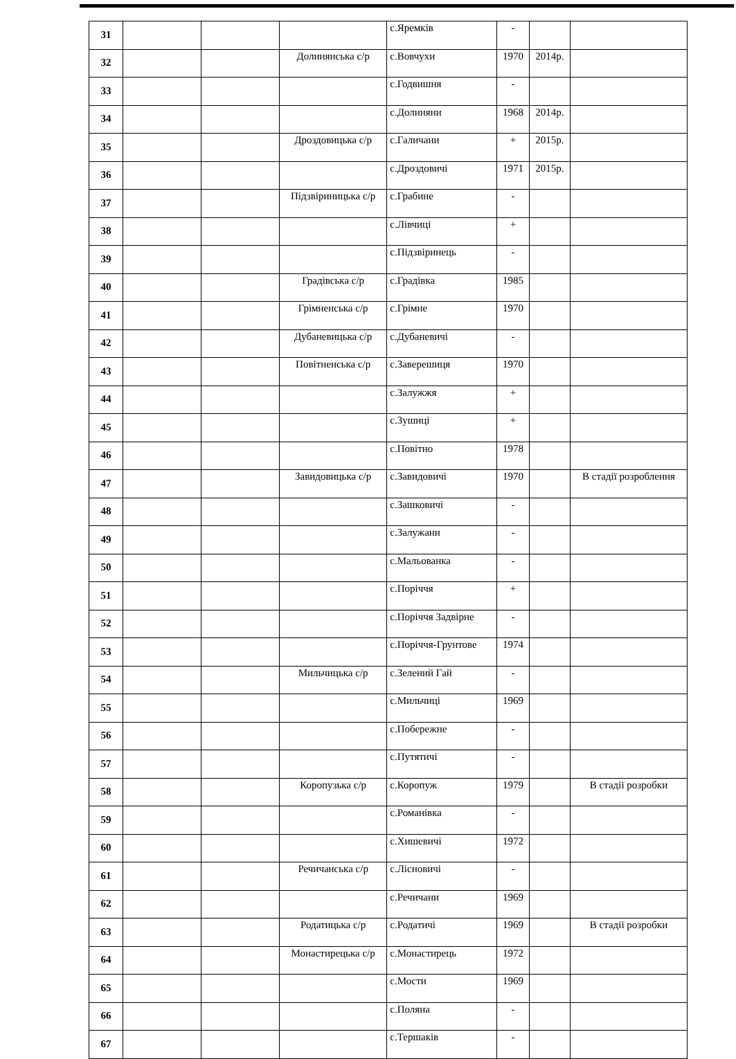| 31 | | | | с.Яремків | - | | |
| 32 | | | Долинянська с/р | с.Вовчухи | 1970 | 2014р. | |
| 33 | | | | с.Годвишня | - | | |
| 34 | | | | с.Долиняни | 1968 | 2014р. | |
| 35 | | | Дроздовицька с/р | с.Галичани | + | 2015р. | |
| 36 | | | | с.Дроздовичі | 1971 | 2015р. | |
| 37 | | | Підзвіриницька с/р | с.Грабине | - | | |
| 38 | | | | с.Лівчиці | + | | |
| 39 | | | | с.Підзвіринець | - | | |
| 40 | | | Градівська с/р | с.Градівка | 1985 | | |
| 41 | | | Грімненська с/р | с.Грімне | 1970 | | |
| 42 | | | Дубаневицька с/р | с.Дубаневичі | - | | |
| 43 | | | Повітненська с/р | с.Заверешиця | 1970 | | |
| 44 | | | | с.Залужжя | + | | |
| 45 | | | | с.Зушиці | + | | |
| 46 | | | | с.Повітно | 1978 | | |
| 47 | | | Завидовицька с/р | с.Завидовичі | 1970 | | В стадії розроблення |
| 48 | | | | с.Зашковичі | - | | |
| 49 | | | | с.Залужани | - | | |
| 50 | | | | с.Мальованка | - | | |
| 51 | | | | с.Поріччя | + | | |
| 52 | | | | с.Поріччя Задвірне | - | | |
| 53 | | | | с.Поріччя-Грунтове | 1974 | | |
| 54 | | | Мильчицька с/р | с.Зелений Гай | - | | |
| 55 | | | | с.Мильчиці | 1969 | | |
| 56 | | | | с.Побережне | - | | |
| 57 | | | | с.Путятичі | - | | |
| 58 | | | Коропузька с/р | с.Коропуж | 1979 | | В стадії розробки |
| 59 | | | | с.Романівка | - | | |
| 60 | | | | с.Хишевичі | 1972 | | |
| 61 | | | Речичанська с/р | с.Лісновичі | - | | |
| 62 | | | | с.Речичани | 1969 | | |
| 63 | | | Родатицька с/р | с.Родатичі | 1969 | | В стадії розробки |
| 64 | | | Монастирецька с/р | с.Монастирець | 1972 | | |
| 65 | | | | с.Мости | 1969 | | |
| 66 | | | | с.Поляна | - | | |
| 67 | | | | с.Тершаків | - | | |